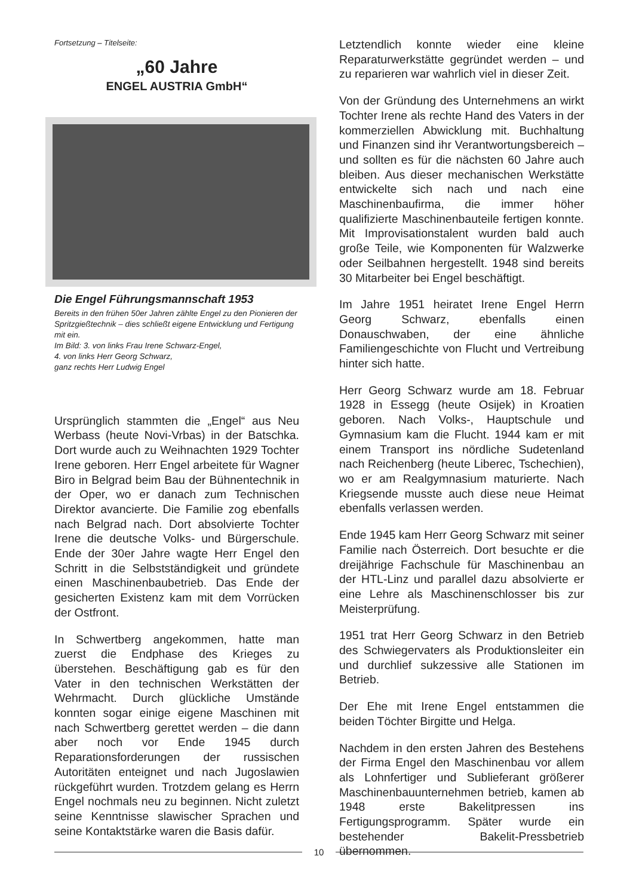Fortsetzung – Titelseite:
„60 Jahre
ENGEL AUSTRIA GmbH“
Die Engel Führungsmannschaft 1953
Bereits in den frühen 50er Jahren zählte Engel zu den Pionieren der Spritzgießtechnik – dies schließt eigene Entwicklung und Fertigung mit ein.
Im Bild: 3. von links Frau Irene Schwarz-Engel,
4. von links Herr Georg Schwarz,
ganz rechts Herr Ludwig Engel
Ursprünglich stammten die „Engel“ aus Neu Werbass (heute Novi-Vrbas) in der Batschka. Dort wurde auch zu Weihnachten 1929 Tochter Irene geboren. Herr Engel arbeitete für Wagner Biro in Belgrad beim Bau der Bühnentechnik in der Oper, wo er danach zum Technischen Direktor avancierte. Die Familie zog ebenfalls nach Belgrad nach. Dort absolvierte Tochter Irene die deutsche Volks- und Bürgerschule. Ende der 30er Jahre wagte Herr Engel den Schritt in die Selbstständigkeit und gründete einen Maschinenbaubetrieb. Das Ende der gesicherten Existenz kam mit dem Vorrücken der Ostfront.
In Schwertberg angekommen, hatte man zuerst die Endphase des Krieges zu überstehen. Beschäftigung gab es für den Vater in den technischen Werkstätten der Wehrmacht. Durch glückliche Umstände konnten sogar einige eigene Maschinen mit nach Schwertberg gerettet werden – die dann aber noch vor Ende 1945 durch Reparationsforderungen der russischen Autoritäten enteignet und nach Jugoslawien rückgeführt wurden. Trotzdem gelang es Herrn Engel nochmals neu zu beginnen. Nicht zuletzt seine Kenntnisse slawischer Sprachen und seine Kontaktstärke waren die Basis dafür.
Letztendlich konnte wieder eine kleine Reparaturwerkstätte gegründet werden – und zu reparieren war wahrlich viel in dieser Zeit.
Von der Gründung des Unternehmens an wirkt Tochter Irene als rechte Hand des Vaters in der kommerziellen Abwicklung mit. Buchhaltung und Finanzen sind ihr Verantwortungsbereich – und sollten es für die nächsten 60 Jahre auch bleiben. Aus dieser mechanischen Werkstätte entwickelte sich nach und nach eine Maschinenbaufirma, die immer höher qualifizierte Maschinenbauteile fertigen konnte. Mit Improvisationstalent wurden bald auch große Teile, wie Komponenten für Walzwerke oder Seilbahnen hergestellt. 1948 sind bereits 30 Mitarbeiter bei Engel beschäftigt.
Im Jahre 1951 heiratet Irene Engel Herrn Georg Schwarz, ebenfalls einen Donauschwaben, der eine ähnliche Familiengeschichte von Flucht und Vertreibung hinter sich hatte.
Herr Georg Schwarz wurde am 18. Februar 1928 in Essegg (heute Osijek) in Kroatien geboren. Nach Volks-, Hauptschule und Gymnasium kam die Flucht. 1944 kam er mit einem Transport ins nördliche Sudetenland nach Reichenberg (heute Liberec, Tschechien), wo er am Realgymnasium maturierte. Nach Kriegsende musste auch diese neue Heimat ebenfalls verlassen werden.
Ende 1945 kam Herr Georg Schwarz mit seiner Familie nach Österreich. Dort besuchte er die dreijährige Fachschule für Maschinenbau an der HTL-Linz und parallel dazu absolvierte er eine Lehre als Maschinenschlosser bis zur Meisterprüfung.
1951 trat Herr Georg Schwarz in den Betrieb des Schwiegervaters als Produktionsleiter ein und durchlief sukzessive alle Stationen im Betrieb.
Der Ehe mit Irene Engel entstammen die beiden Töchter Birgitte und Helga.
Nachdem in den ersten Jahren des Bestehens der Firma Engel den Maschinenbau vor allem als Lohnfertiger und Sublieferant größerer Maschinenbauunternehmen betrieb, kamen ab 1948 erste Bakelitpressen ins Fertigungsprogramm. Später wurde ein bestehender Bakelit-Pressbetrieb übernommen.
10